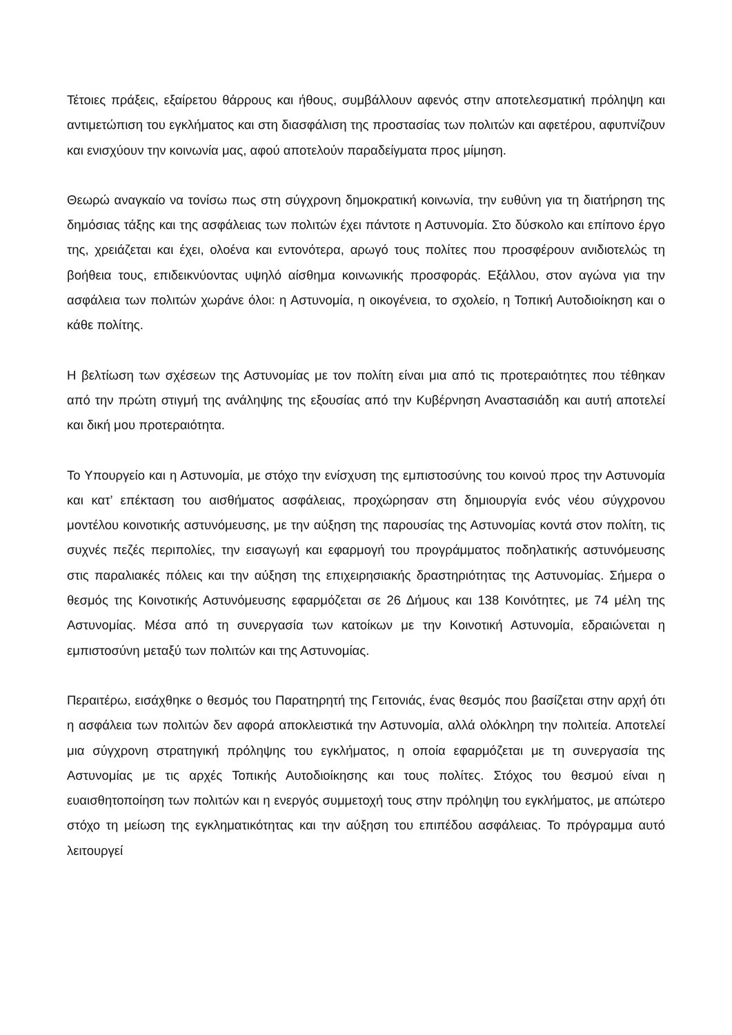Τέτοιες πράξεις, εξαίρετου θάρρους και ήθους, συμβάλλουν αφενός στην αποτελεσματική πρόληψη και αντιμετώπιση του εγκλήματος και στη διασφάλιση της προστασίας των πολιτών και αφετέρου, αφυπνίζουν και ενισχύουν την κοινωνία μας, αφού αποτελούν παραδείγματα προς μίμηση.
Θεωρώ αναγκαίο να τονίσω πως στη σύγχρονη δημοκρατική κοινωνία, την ευθύνη για τη διατήρηση της δημόσιας τάξης και της ασφάλειας των πολιτών έχει πάντοτε η Αστυνομία. Στο δύσκολο και επίπονο έργο της, χρειάζεται και έχει, ολοένα και εντονότερα, αρωγό τους πολίτες που προσφέρουν ανιδιοτελώς τη βοήθεια τους, επιδεικνύοντας υψηλό αίσθημα κοινωνικής προσφοράς. Εξάλλου, στον αγώνα για την ασφάλεια των πολιτών χωράνε όλοι: η Αστυνομία, η οικογένεια, το σχολείο, η Τοπική Αυτοδιοίκηση και ο κάθε πολίτης.
Η βελτίωση των σχέσεων της Αστυνομίας με τον πολίτη είναι μια από τις προτεραιότητες που τέθηκαν από την πρώτη στιγμή της ανάληψης της εξουσίας από την Κυβέρνηση Αναστασιάδη και αυτή αποτελεί και δική μου προτεραιότητα.
Το Υπουργείο και η Αστυνομία, με στόχο την ενίσχυση της εμπιστοσύνης του κοινού προς την Αστυνομία και κατ’ επέκταση του αισθήματος ασφάλειας, προχώρησαν στη δημιουργία ενός νέου σύγχρονου μοντέλου κοινοτικής αστυνόμευσης, με την αύξηση της παρουσίας της Αστυνομίας κοντά στον πολίτη, τις συχνές πεζές περιπολίες, την εισαγωγή και εφαρμογή του προγράμματος ποδηλατικής αστυνόμευσης στις παραλιακές πόλεις και την αύξηση της επιχειρησιακής δραστηριότητας της Αστυνομίας. Σήμερα ο θεσμός της Κοινοτικής Αστυνόμευσης εφαρμόζεται σε 26 Δήμους και 138 Κοινότητες, με 74 μέλη της Αστυνομίας. Μέσα από τη συνεργασία των κατοίκων με την Κοινοτική Αστυνομία, εδραιώνεται η εμπιστοσύνη μεταξύ των πολιτών και της Αστυνομίας.
Περαιτέρω, εισάχθηκε ο θεσμός του Παρατηρητή της Γειτονιάς, ένας θεσμός που βασίζεται στην αρχή ότι η ασφάλεια των πολιτών δεν αφορά αποκλειστικά την Αστυνομία, αλλά ολόκληρη την πολιτεία. Αποτελεί μια σύγχρονη στρατηγική πρόληψης του εγκλήματος, η οποία εφαρμόζεται με τη συνεργασία της Αστυνομίας με τις αρχές Τοπικής Αυτοδιοίκησης και τους πολίτες. Στόχος του θεσμού είναι η ευαισθητοποίηση των πολιτών και η ενεργός συμμετοχή τους στην πρόληψη του εγκλήματος, με απώτερο στόχο τη μείωση της εγκληματικότητας και την αύξηση του επιπέδου ασφάλειας. Το πρόγραμμα αυτό λειτουργεί